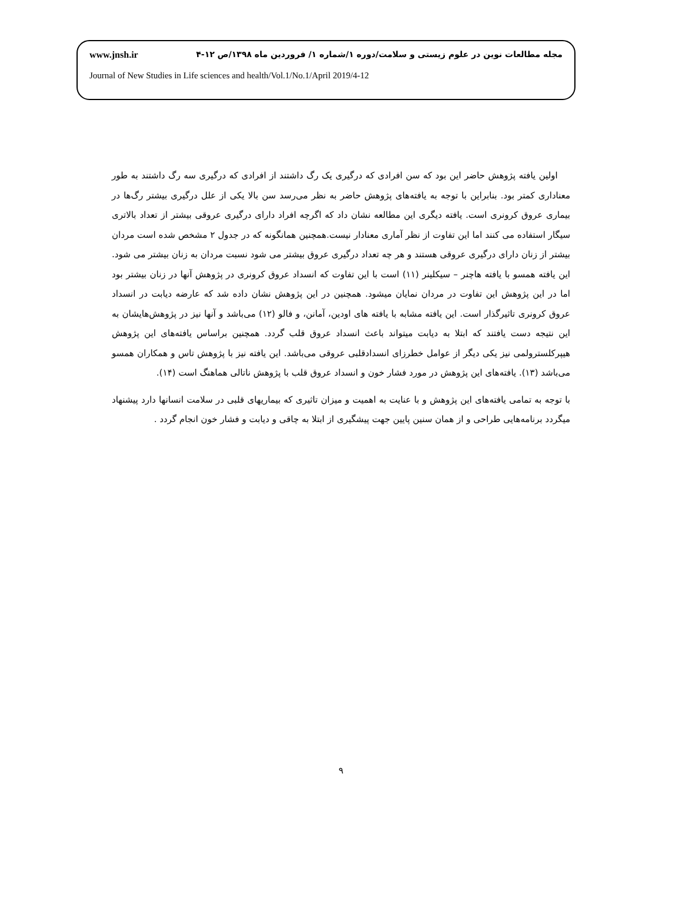www.jnsh.ir مجله مطالعات نوین در علوم زیستی و سلامت/دوره ۱/شماره ۱/ فروردین ماه ۱۳۹۸/ص ۱۲-۴
Journal of New Studies in Life sciences and health/Vol.1/No.1/April 2019/4-12
اولین یافته پژوهش حاضر این بود که سن افرادی که درگیری یک رگ داشتند از افرادی که درگیری سه رگ داشتند به طور معناداری کمتر بود. بنابراین با توجه به یافته‌های پژوهش حاضر به نظر می‌رسد سن بالا یکی از علل درگیری بیشتر رگ‌ها در بیماری عروق کرونری است. یافته دیگری این مطالعه نشان داد که اگرچه افراد دارای درگیری عروقی بیشتر از تعداد بالاتری سیگار استفاده می کنند اما این تفاوت از نظر آماری معنادار نیست.همچنین همانگونه که در جدول ۲ مشخص شده است مردان بیشتر از زنان دارای درگیری عروقی هستند و هر چه تعداد درگیری عروق بیشتر می شود نسبت مردان به زنان بیشتر می شود. این یافته همسو با یافته هاچنر – سیکلینر (۱۱) است با این تفاوت که انسداد عروق کرونری در پژوهش آنها در زنان بیشتر بود اما در این پژوهش این تفاوت در مردان نمایان میشود. همچنین در این پژوهش نشان داده شد که عارضه دیابت در انسداد عروق کرونری تاثیرگذار است. این یافته مشابه با یافته های اودین، آمانن، و فالو (۱۲) می‌باشد و آنها نیز در پژوهش‌هایشان به این نتیجه دست یافتند که ابتلا به دیابت میتواند باعث انسداد عروق قلب گردد. همچنین براساس یافته‌های این پژوهش هیپرکلسترولمی نیز یکی دیگر از عوامل خطرزای انسدادقلبی عروقی می‌باشد. این یافته نیز با پژوهش تاس و همکاران همسو می‌باشد (۱۳). یافته‌های این پژوهش در مورد فشار خون و انسداد عروق قلب با پژوهش ناتالی هماهنگ است (۱۴).
با توجه به تمامی یافته‌های این پژوهش و با عنایت به اهمیت و میزان تاثیری که بیماریهای قلبی در سلامت انسانها دارد پیشنهاد میگردد برنامه‌هایی طراحی و از همان سنین پایین جهت پیشگیری از ابتلا به چاقی و دیابت و فشار خون انجام گردد .
۹